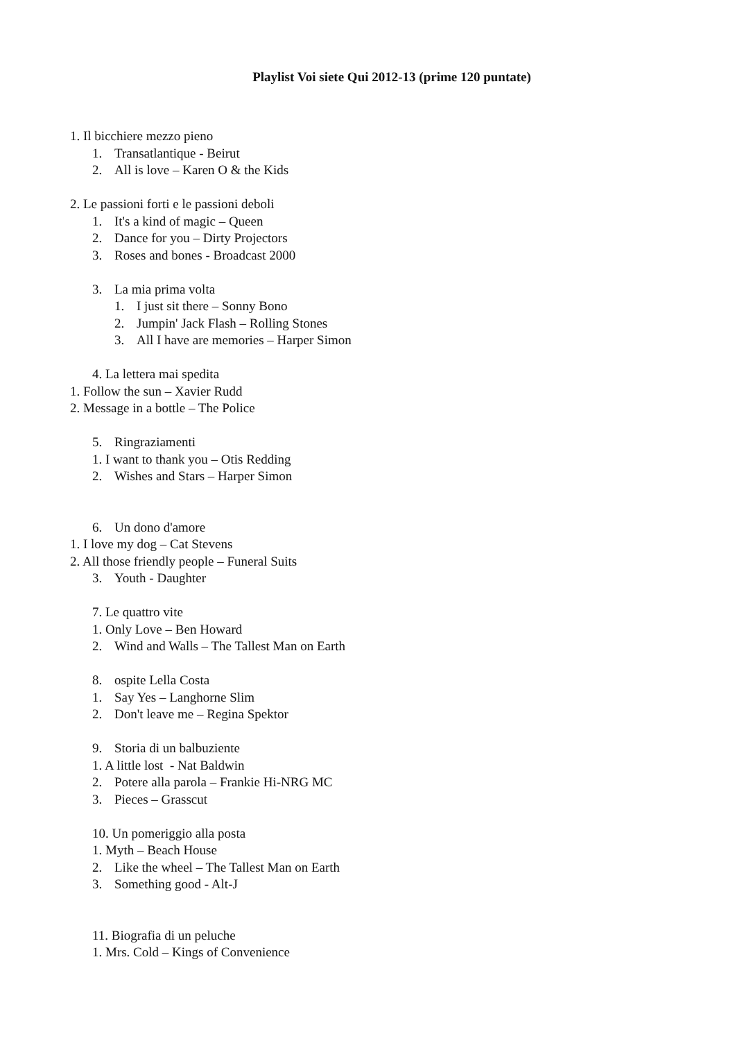Playlist Voi siete Qui 2012-13 (prime 120 puntate)
1. Il bicchiere mezzo pieno
1. Transatlantique - Beirut
2. All is love – Karen O & the Kids
2. Le passioni forti e le passioni deboli
1. It's a kind of magic – Queen
2. Dance for you – Dirty Projectors
3. Roses and bones - Broadcast 2000
3. La mia prima volta
1. I just sit there – Sonny Bono
2. Jumpin' Jack Flash – Rolling Stones
3. All I have are memories – Harper Simon
4. La lettera mai spedita
1. Follow the sun – Xavier Rudd
2. Message in a bottle – The Police
5. Ringraziamenti
1. I want to thank you – Otis Redding
2. Wishes and Stars – Harper Simon
6. Un dono d'amore
1. I love my dog – Cat Stevens
2. All those friendly people – Funeral Suits
3. Youth - Daughter
7. Le quattro vite
1. Only Love – Ben Howard
2. Wind and Walls – The Tallest Man on Earth
8. ospite Lella Costa
1. Say Yes – Langhorne Slim
2. Don't leave me – Regina Spektor
9. Storia di un balbuziente
1. A little lost - Nat Baldwin
2. Potere alla parola – Frankie Hi-NRG MC
3. Pieces – Grasscut
10. Un pomeriggio alla posta
1. Myth – Beach House
2. Like the wheel – The Tallest Man on Earth
3. Something good - Alt-J
11. Biografia di un peluche
1. Mrs. Cold – Kings of Convenience